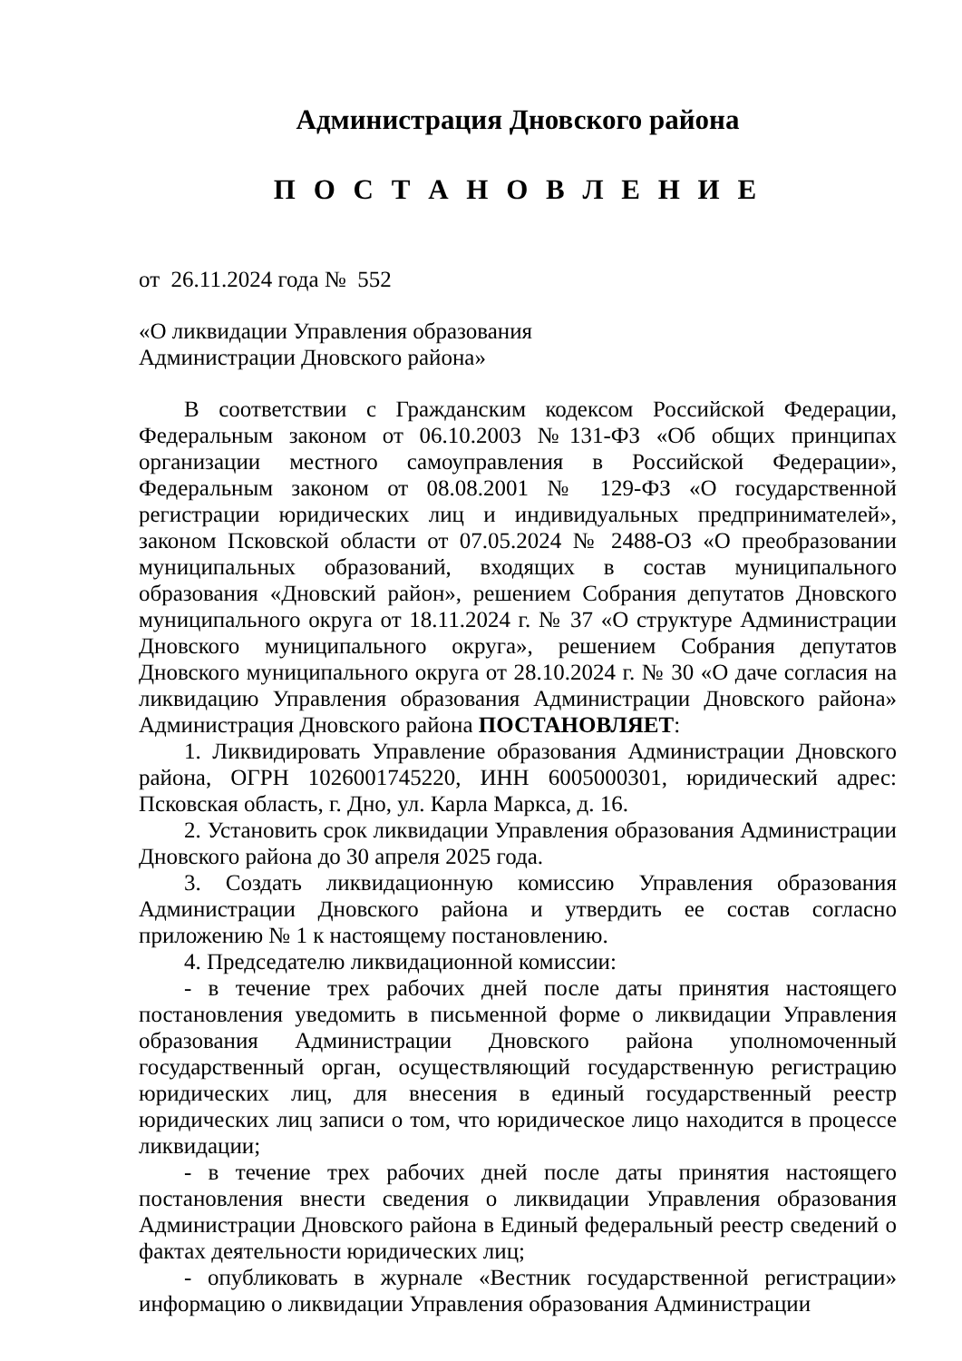Администрация Дновского района
П О С Т А Н О В Л Е Н И Е
от 26.11.2024 года № 552
«О ликвидации Управления образования
Администрации Дновского района»
В соответствии с Гражданским кодексом Российской Федерации, Федеральным законом от 06.10.2003 №131-ФЗ «Об общих принципах организации местного самоуправления в Российской Федерации», Федеральным законом от 08.08.2001 № 129-ФЗ «О государственной регистрации юридических лиц и индивидуальных предпринимателей», законом Псковской области от 07.05.2024 № 2488-ОЗ «О преобразовании муниципальных образований, входящих в состав муниципального образования «Дновский район», решением Собрания депутатов Дновского муниципального округа от 18.11.2024 г. № 37 «О структуре Администрации Дновского муниципального округа», решением Собрания депутатов Дновского муниципального округа от 28.10.2024 г. № 30 «О даче согласия на ликвидацию Управления образования Администрации Дновского района» Администрация Дновского района ПОСТАНОВЛЯЕТ:
1. Ликвидировать Управление образования Администрации Дновского района, ОГРН 1026001745220, ИНН 6005000301, юридический адрес: Псковская область, г. Дно, ул. Карла Маркса, д. 16.
2. Установить срок ликвидации Управления образования Администрации Дновского района до 30 апреля 2025 года.
3. Создать ликвидационную комиссию Управления образования Администрации Дновского района и утвердить ее состав согласно приложению № 1 к настоящему постановлению.
4. Председателю ликвидационной комиссии:
- в течение трех рабочих дней после даты принятия настоящего постановления уведомить в письменной форме о ликвидации Управления образования Администрации Дновского района уполномоченный государственный орган, осуществляющий государственную регистрацию юридических лиц, для внесения в единый государственный реестр юридических лиц записи о том, что юридическое лицо находится в процессе ликвидации;
- в течение трех рабочих дней после даты принятия настоящего постановления внести сведения о ликвидации Управления образования Администрации Дновского района в Единый федеральный реестр сведений о фактах деятельности юридических лиц;
- опубликовать в журнале «Вестник государственной регистрации» информацию о ликвидации Управления образования Администрации